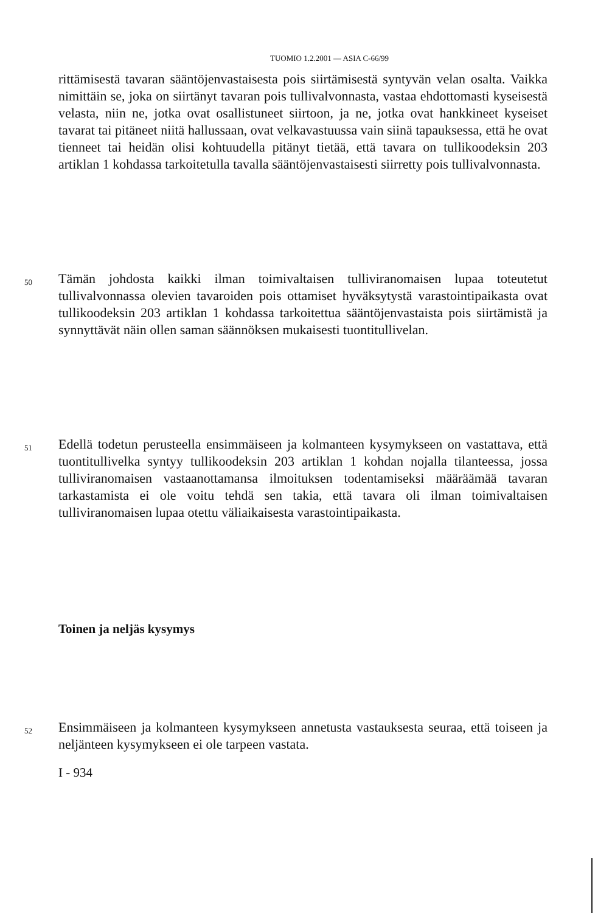TUOMIO 1.2.2001 — ASIA C-66/99
rittämisestä tavaran sääntöjenvastaisesta pois siirtämisestä syntyvän velan osalta. Vaikka nimittäin se, joka on siirtänyt tavaran pois tullivalvonnasta, vastaa ehdottomasti kyseisestä velasta, niin ne, jotka ovat osallistuneet siirtoon, ja ne, jotka ovat hankkineet kyseiset tavarat tai pitäneet niitä hallussaan, ovat velka­vastuussa vain siinä tapauksessa, että he ovat tienneet tai heidän olisi kohtuudella pitänyt tietää, että tavara on tullikoodeksin 203 artiklan 1 kohdassa tarkoitetulla tavalla sääntöjenvastaisesti siirretty pois tullivalvonnasta.
50
Tämän johdosta kaikki ilman toimivaltaisen tulliviranomaisen lupaa toteutetut tullivalvonnassa olevien tavaroiden pois ottamiset hyväksytystä varas­tointipaikasta ovat tullikoodeksin 203 artiklan 1 kohdassa tarkoitettua sääntö­jenvastaista pois siirtämistä ja synnyttävät näin ollen saman säännöksen mukaisesti tuontitullivelan.
51
Edellä todetun perusteella ensimmäiseen ja kolmanteen kysymykseen on vastat­tava, että tuontitullivelka syntyy tullikoodeksin 203 artiklan 1 kohdan nojalla tilanteessa, jossa tulliviranomaisen vastaanottamansa ilmoituksen todentamiseksi määräämää tavaran tarkastamista ei ole voitu tehdä sen takia, että tavara oli ilman toimivaltaisen tulliviranomaisen lupaa otettu väliaikaisesta varas­tointipaikasta.
Toinen ja neljäs kysymys
52
Ensimmäiseen ja kolmanteen kysymykseen annetusta vastauksesta seuraa, että toiseen ja neljänteen kysymykseen ei ole tarpeen vastata.
I - 934